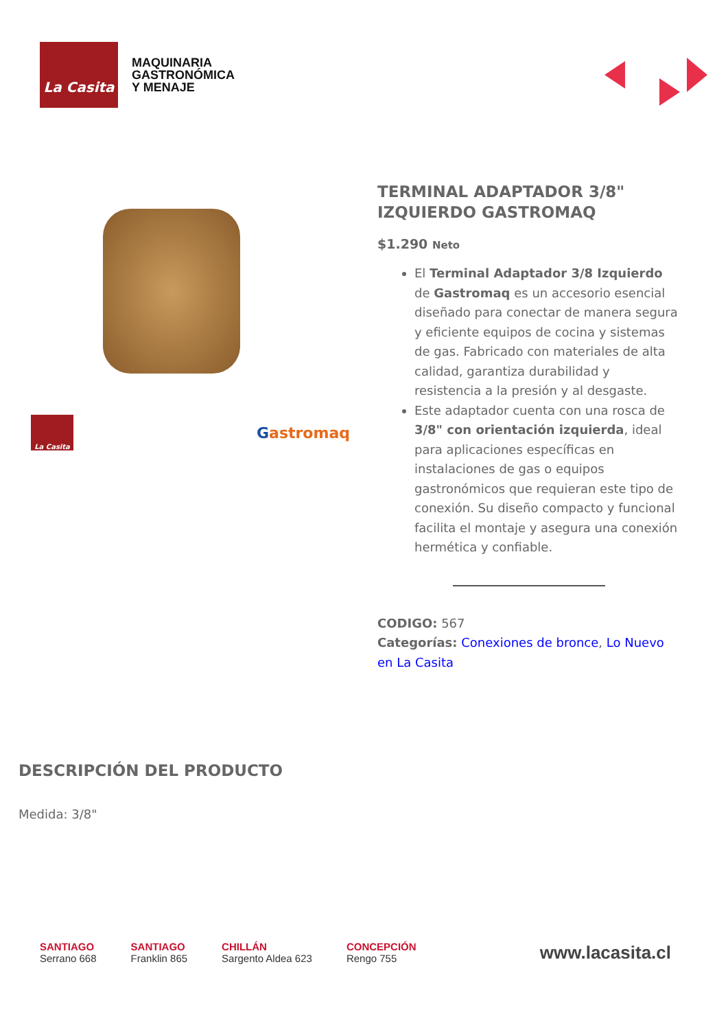La Casita
MAQUINARIA
GASTRONÓMICA
Y MENAJE
La Casita
Gastromaq
TERMINAL ADAPTADOR 3/8" IZQUIERDO GASTROMAQ
$1.290 Neto
El Terminal Adaptador 3/8 Izquierdo de Gastromaq es un accesorio esencial diseñado para conectar de manera segura y eficiente equipos de cocina y sistemas de gas. Fabricado con materiales de alta calidad, garantiza durabilidad y resistencia a la presión y al desgaste.
Este adaptador cuenta con una rosca de 3/8" con orientación izquierda, ideal para aplicaciones específicas en instalaciones de gas o equipos gastronómicos que requieran este tipo de conexión. Su diseño compacto y funcional facilita el montaje y asegura una conexión hermética y confiable.
CODIGO: 567
Categorías: Conexiones de bronce, Lo Nuevo en La Casita
DESCRIPCIÓN DEL PRODUCTO
Medida: 3/8"
SANTIAGO
Serrano 668
SANTIAGO
Franklin 865
CHILLÁN
Sargento Aldea 623
CONCEPCIÓN
Rengo 755
www.lacasita.cl